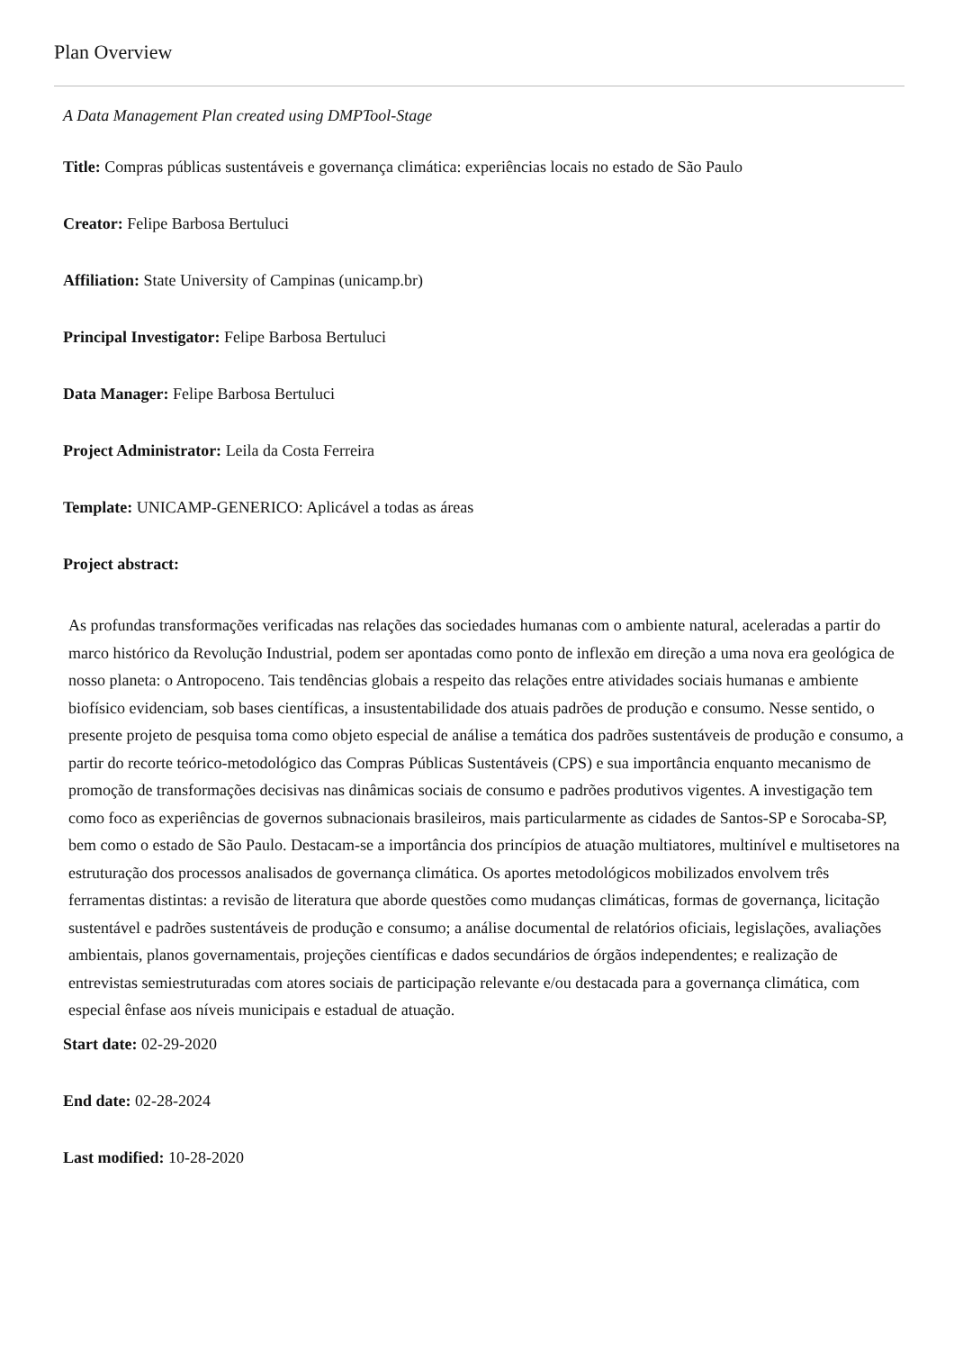Plan Overview
A Data Management Plan created using DMPTool-Stage
Title: Compras públicas sustentáveis e governança climática: experiências locais no estado de São Paulo
Creator: Felipe Barbosa Bertuluci
Affiliation: State University of Campinas (unicamp.br)
Principal Investigator: Felipe Barbosa Bertuluci
Data Manager: Felipe Barbosa Bertuluci
Project Administrator: Leila da Costa Ferreira
Template: UNICAMP-GENERICO: Aplicável a todas as áreas
Project abstract:
As profundas transformações verificadas nas relações das sociedades humanas com o ambiente natural, aceleradas a partir do marco histórico da Revolução Industrial, podem ser apontadas como ponto de inflexão em direção a uma nova era geológica de nosso planeta: o Antropoceno. Tais tendências globais a respeito das relações entre atividades sociais humanas e ambiente biofísico evidenciam, sob bases científicas, a insustentabilidade dos atuais padrões de produção e consumo. Nesse sentido, o presente projeto de pesquisa toma como objeto especial de análise a temática dos padrões sustentáveis de produção e consumo, a partir do recorte teórico-metodológico das Compras Públicas Sustentáveis (CPS) e sua importância enquanto mecanismo de promoção de transformações decisivas nas dinâmicas sociais de consumo e padrões produtivos vigentes. A investigação tem como foco as experiências de governos subnacionais brasileiros, mais particularmente as cidades de Santos-SP e Sorocaba-SP, bem como o estado de São Paulo. Destacam-se a importância dos princípios de atuação multiatores, multinível e multisetores na estruturação dos processos analisados de governança climática. Os aportes metodológicos mobilizados envolvem três ferramentas distintas: a revisão de literatura que aborde questões como mudanças climáticas, formas de governança, licitação sustentável e padrões sustentáveis de produção e consumo; a análise documental de relatórios oficiais, legislações, avaliações ambientais, planos governamentais, projeções científicas e dados secundários de órgãos independentes; e realização de entrevistas semiestruturadas com atores sociais de participação relevante e/ou destacada para a governança climática, com especial ênfase aos níveis municipais e estadual de atuação.
Start date: 02-29-2020
End date: 02-28-2024
Last modified: 10-28-2020